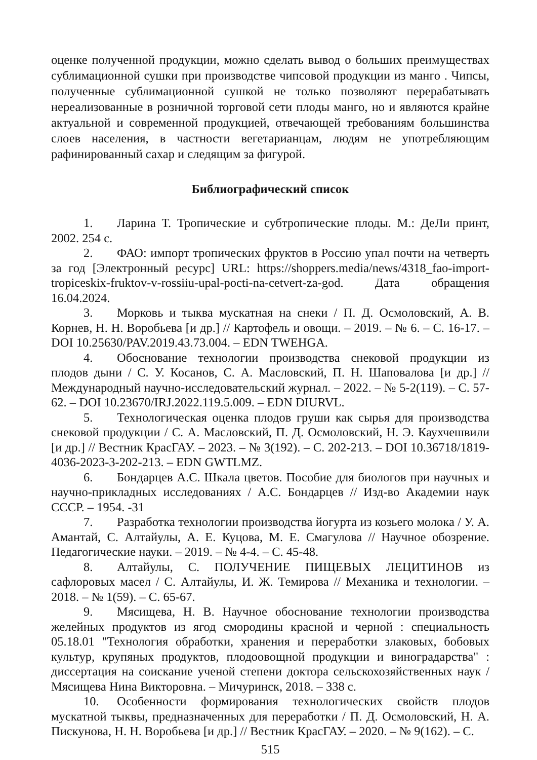оценке полученной продукции, можно сделать вывод о больших преимуществах сублимационной сушки при производстве чипсовой продукции из манго . Чипсы, полученные сублимационной сушкой не только позволяют перерабатывать нереализованные в розничной торговой сети плоды манго, но и являются крайне актуальной и современной продукцией, отвечающей требованиям большинства слоев населения, в частности вегетарианцам, людям не употребляющим рафинированный сахар и следящим за фигурой.
Библиографический список
1. Ларина Т. Тропические и субтропические плоды. М.: ДеЛи принт, 2002. 254 с.
2. ФАО: импорт тропических фруктов в Россию упал почти на четверть за год [Электронный ресурс] URL: https://shoppers.media/news/4318_fao-import-tropiceskix-fruktov-v-rossiiu-upal-pocti-na-cetvert-za-god. Дата обращения 16.04.2024.
3. Морковь и тыква мускатная на снеки / П. Д. Осмоловский, А. В. Корнев, Н. Н. Воробьева [и др.] // Картофель и овощи. – 2019. – № 6. – С. 16-17. – DOI 10.25630/PAV.2019.43.73.004. – EDN TWEHGA.
4. Обоснование технологии производства снековой продукции из плодов дыни / С. У. Косанов, С. А. Масловский, П. Н. Шаповалова [и др.] // Международный научно-исследовательский журнал. – 2022. – № 5-2(119). – С. 57-62. – DOI 10.23670/IRJ.2022.119.5.009. – EDN DIURVL.
5. Технологическая оценка плодов груши как сырья для производства снековой продукции / С. А. Масловский, П. Д. Осмоловский, Н. Э. Каухчешвили [и др.] // Вестник КрасГАУ. – 2023. – № 3(192). – С. 202-213. – DOI 10.36718/1819-4036-2023-3-202-213. – EDN GWTLMZ.
6. Бондарцев А.С. Шкала цветов. Пособие для биологов при научных и научно-прикладных исследованиях / А.С. Бондарцев // Изд-во Академии наук СССР. – 1954. -31
7. Разработка технологии производства йогурта из козьего молока / У. А. Амантай, С. Алтайулы, А. Е. Куцова, М. Е. Смагулова // Научное обозрение. Педагогические науки. – 2019. – № 4-4. – С. 45-48.
8. Алтайулы, С. ПОЛУЧЕНИЕ ПИЩЕВЫХ ЛЕЦИТИНОВ из сафлоровых масел / С. Алтайулы, И. Ж. Темирова // Механика и технологии. – 2018. – № 1(59). – С. 65-67.
9. Мясищева, Н. В. Научное обоснование технологии производства желейных продуктов из ягод смородины красной и черной : специальность 05.18.01 "Технология обработки, хранения и переработки злаковых, бобовых культур, крупяных продуктов, плодоовощной продукции и виноградарства" : диссертация на соискание ученой степени доктора сельскохозяйственных наук / Мясищева Нина Викторовна. – Мичуринск, 2018. – 338 с.
10. Особенности формирования технологических свойств плодов мускатной тыквы, предназначенных для переработки / П. Д. Осмоловский, Н. А. Пискунова, Н. Н. Воробьева [и др.] // Вестник КрасГАУ. – 2020. – № 9(162). – С.
515